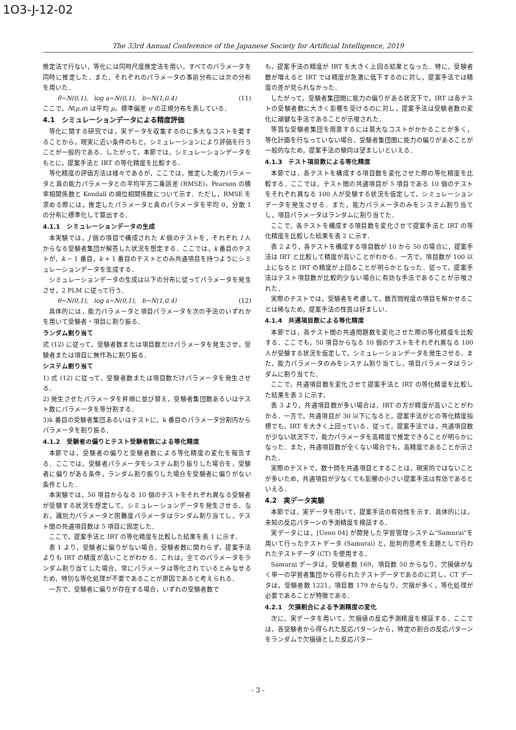1O3-J-12-02
The 33rd Annual Conference of the Japanese Society for Artificial Intelligence, 2019
推定法で行ない，等化には同時尺度推定法を用い，すべてのパラメータを同時に推定した．また，それぞれのパラメータの事前分布には次の分布を用いた．
θ∼N(0,1), log a∼N(0,1), b∼N(1,0.4) (11)
ここで，N(μ,σ) は平均 μ，標準偏差 σ の正規分布を表している．
4.1　シミュレーションデータによる精度評価
等化に関する研究では，実データを収集するのに多大なコストを要することから，現実に近い条件のもと，シミュレーションにより評価を行うことが一般的である．したがって，本節では，シミュレーションデータをもとに，提案手法と IRT の等化精度を比較する．
等化精度の評価方法は様々であるが，ここでは，推定した能力パラメータと真の能力パラメータとの平均平方二乗誤差 (RMSE)，Pearson の積率相関係数と Kendall の順位相関係数について示す．ただし，RMSE を求める際には，推定したパラメータと真のパラメータを平均 0，分散 1 の分布に標準化して算出する．
4.1.1　シミュレーションデータの生成
本実験では，J 個の項目で構成された K 個のテストを，それぞれ I 人からなる受験者集団が解答した状況を想定する．ここでは，k 番目のテストが，k − 1 番目，k + 1 番目のテストとのみ共通項目を持つようにシミュレーションデータを生成する．
シミュレーションデータの生成は以下の分布に従ってパラメータを発生させ，2 PLM に従って行う．
θ∼N(0,1), log a∼N(0,1), b∼N(1,0.4) (12)
具体的には，能力パラメータと項目パラメータを次の手法のいずれかを用いて受験者・項目に割り振る．
ランダム割り当て
式 (12) に従って，受験者数または項目数だけパラメータを発生させ，受験者または項目に無作為に割り振る．
システム割り当て
1) 式 (12) に従って，受験者数または項目数だけパラメータを発生させる．
2) 発生させたパラメータを昇順に並び替え，受験者集団数あるいはテスト数にパラメータを等分割する．
3)k 番目の受験者集団あるいはテストに，k 番目のパラメータ分割内からパラメータを割り振る．
4.1.2　受験者の偏りとテスト受験者数による等化精度
本節では，受験者の偏りと受験者数による等化精度の変化を報告する．ここでは，受験者パラメータをシステム割り振りした場合を，受験者に偏りがある条件，ランダム割り振りした場合を受験者に偏りがない条件とした．
本実験では，50 項目からなる 10 個のテストをそれぞれ異なる受験者が受験する状況を想定して，シミュレーションデータを発生させる．なお，識別力パラメータと困難度パラメータはランダム割り当てし，テスト間の共通項目数は 5 項目に固定した．
ここで，提案手法と IRT の等化精度を比較した結果を表 1 に示す．
表 1 より，受験者に偏りがない場合，受験者数に関わらず，提案手法よりも IRT の精度が高いことがわかる．これは，全てのパラメータをランダム割り当てした場合，常にパラメータは等化されているとみなせるため，特別な等化処理が不要であることが原因であると考えられる．
一方で，受験者に偏りが存在する場合，いずれの受験者数で
も，提案手法の精度が IRT を大きく上回る結果となった．特に，受験者数が増えると IRT では精度が急激に低下するのに対し，提案手法では精度の差が見られなかった．
したがって，受験者集団間に能力の偏りがある状況下で，IRT は各テストの受験者数に大きく影響を受けるのに対し，提案手法は受験者数の変化に頑健な手法であることが示唆された．
等質な受験者集団を用意するには莫大なコストがかかることが多く，等化計画を行なっていない場合，受験者集団間に能力の偏りがあることが一般的なため，提案手法の傾向は望ましいといえる．
4.1.3　テスト項目数による等化精度
本節では，各テストを構成する項目数を変化させた際の等化精度を比較する．ここでは，テスト間の共通項目が 5 項目である 10 個のテストをそれぞれ異なる 100 人が受験する状況を仮定して，シミュレーションデータを発生させる．また，能力パラメータのみをシステム割り当てし，項目パラメータはランダムに割り当てた．
ここで，各テストを構成する項目数を変化させて提案手法と IRT の等化精度を比較した結果を表 2 に示す．
表 2 より，各テストを構成する項目数が 10 から 50 の場合に，提案手法は IRT と比較して精度が高いことがわかる．一方で，項目数が 100 以上になると IRT の精度が上回ることが明らかとなった．従って，提案手法はテスト項目数が比較的少ない場合に有効な手法であることが示唆された．
実際のテストでは，受験者を考慮して，数百問程度の項目を解かせることは稀なため，提案手法の性質は好ましい．
4.1.4　共通項目数による等化精度
本節では，各テスト間の共通問題数を変化させた際の等化精度を比較する．ここでも，50 項目からなる 10 個のテストをそれぞれ異なる 100 人が受験する状況を仮定して，シミュレーションデータを発生させる．また，能力パラメータのみをシステム割り当てし，項目パラメータはランダムに割り当てた．
ここで，共通項目数を変化させて提案手法と IRT の等化精度を比較した結果を表 3 に示す．
表 3 より，共通項目数が多い場合は，IRT の方が精度が高いことがわかる．一方で，共通項目が 30 以下になると，提案手法がどの等化精度指標でも，IRT を大きく上回っている．従って，提案手法では，共通項目数が少ない状況下で，能力パラメータを高精度で推定できることが明らかになった．また，共通項目数が全くない場合でも，高精度であることが示された．
実際のテストで，数十問を共通項目とすることは，現実的ではないことが多いため，共通項目が少なくても影響の小さい提案手法は有効であるといえる．
4.2　実データ実験
本節では，実データを用いて，提案手法の有効性を示す．具体的には，未知の反応パターンの予測精度を検証する．
実データには，[Ueno 04] が開発した学習管理システム"Samurai"を用いて行ったテストデータ (Samurai) と，批判的思考を主題として行われたテストデータ (CT) を使用する．
Samurai データは，受験者数 169，項目数 50 からなり，欠損値がなく単一の学習者集団から得られたテストデータであるのに対し，CT データは，受験者数 1221，項目数 179 からなり，欠損が多く，等化処理が必要であることが特徴である．
4.2.1　欠損割合による予測精度の変化
次に，実データを用いて，欠損値の反応予測精度を検証する．ここでは，各受験者から得られた反応パターンから，特定の割合の反応パターンをランダムで欠損値とした反応パター
- 3 -